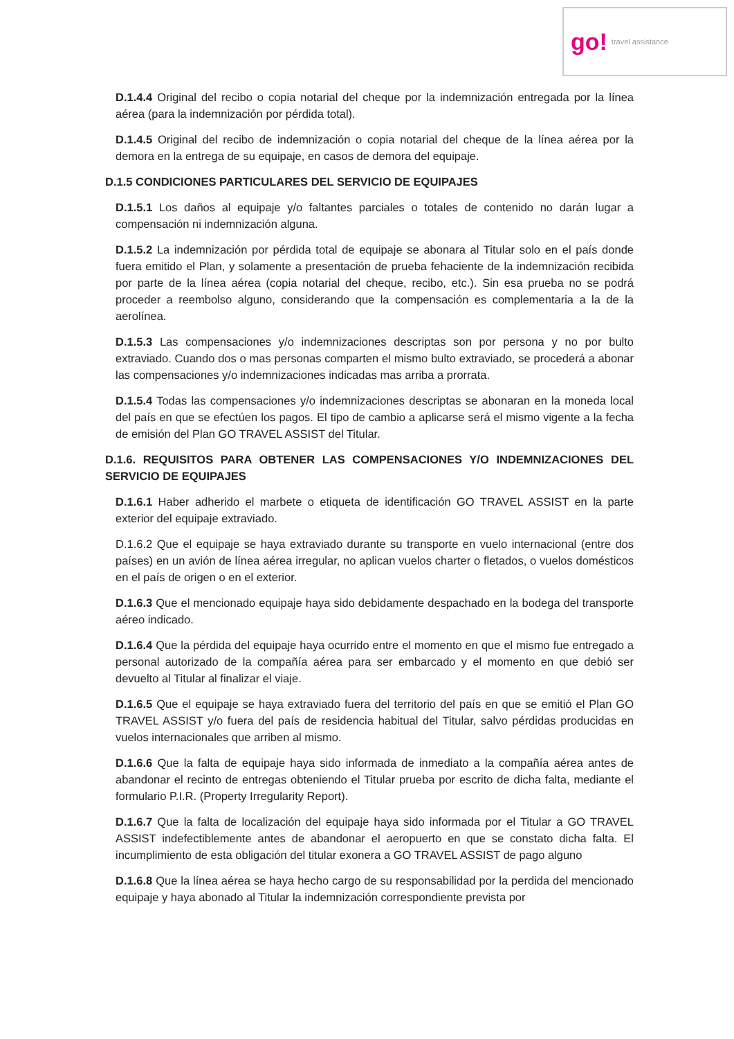go! travel assistance
D.1.4.4 Original del recibo o copia notarial del cheque por la indemnización entregada por la línea aérea (para la indemnización por pérdida total).
D.1.4.5 Original del recibo de indemnización o copia notarial del cheque de la línea aérea por la demora en la entrega de su equipaje, en casos de demora del equipaje.
D.1.5 CONDICIONES PARTICULARES DEL SERVICIO DE EQUIPAJES
D.1.5.1 Los daños al equipaje y/o faltantes parciales o totales de contenido no darán lugar a compensación ni indemnización alguna.
D.1.5.2 La indemnización por pérdida total de equipaje se abonara al Titular solo en el país donde fuera emitido el Plan, y solamente a presentación de prueba fehaciente de la indemnización recibida por parte de la línea aérea (copia notarial del cheque, recibo, etc.). Sin esa prueba no se podrá proceder a reembolso alguno, considerando que la compensación es complementaria a la de la aerolínea.
D.1.5.3 Las compensaciones y/o indemnizaciones descriptas son por persona y no por bulto extraviado. Cuando dos o mas personas comparten el mismo bulto extraviado, se procederá a abonar las compensaciones y/o indemnizaciones indicadas mas arriba a prorrata.
D.1.5.4 Todas las compensaciones y/o indemnizaciones descriptas se abonaran en la moneda local del país en que se efectúen los pagos. El tipo de cambio a aplicarse será el mismo vigente a la fecha de emisión del Plan GO TRAVEL ASSIST del Titular.
D.1.6. REQUISITOS PARA OBTENER LAS COMPENSACIONES Y/O INDEMNIZACIONES DEL SERVICIO DE EQUIPAJES
D.1.6.1 Haber adherido el marbete o etiqueta de identificación GO TRAVEL ASSIST en la parte exterior del equipaje extraviado.
D.1.6.2 Que el equipaje se haya extraviado durante su transporte en vuelo internacional (entre dos países) en un avión de línea aérea irregular, no aplican vuelos charter o fletados, o vuelos domésticos en el país de origen o en el exterior.
D.1.6.3 Que el mencionado equipaje haya sido debidamente despachado en la bodega del transporte aéreo indicado.
D.1.6.4 Que la pérdida del equipaje haya ocurrido entre el momento en que el mismo fue entregado a personal autorizado de la compañía aérea para ser embarcado y el momento en que debió ser devuelto al Titular al finalizar el viaje.
D.1.6.5 Que el equipaje se haya extraviado fuera del territorio del país en que se emitió el Plan GO TRAVEL ASSIST y/o fuera del país de residencia habitual del Titular, salvo pérdidas producidas en vuelos internacionales que arriben al mismo.
D.1.6.6 Que la falta de equipaje haya sido informada de inmediato a la compañía aérea antes de abandonar el recinto de entregas obteniendo el Titular prueba por escrito de dicha falta, mediante el formulario P.I.R. (Property Irregularity Report).
D.1.6.7 Que la falta de localización del equipaje haya sido informada por el Titular a GO TRAVEL ASSIST indefectiblemente antes de abandonar el aeropuerto en que se constato dicha falta. El incumplimiento de esta obligación del titular exonera a GO TRAVEL ASSIST de pago alguno
D.1.6.8 Que la línea aérea se haya hecho cargo de su responsabilidad por la perdida del mencionado equipaje y haya abonado al Titular la indemnización correspondiente prevista por